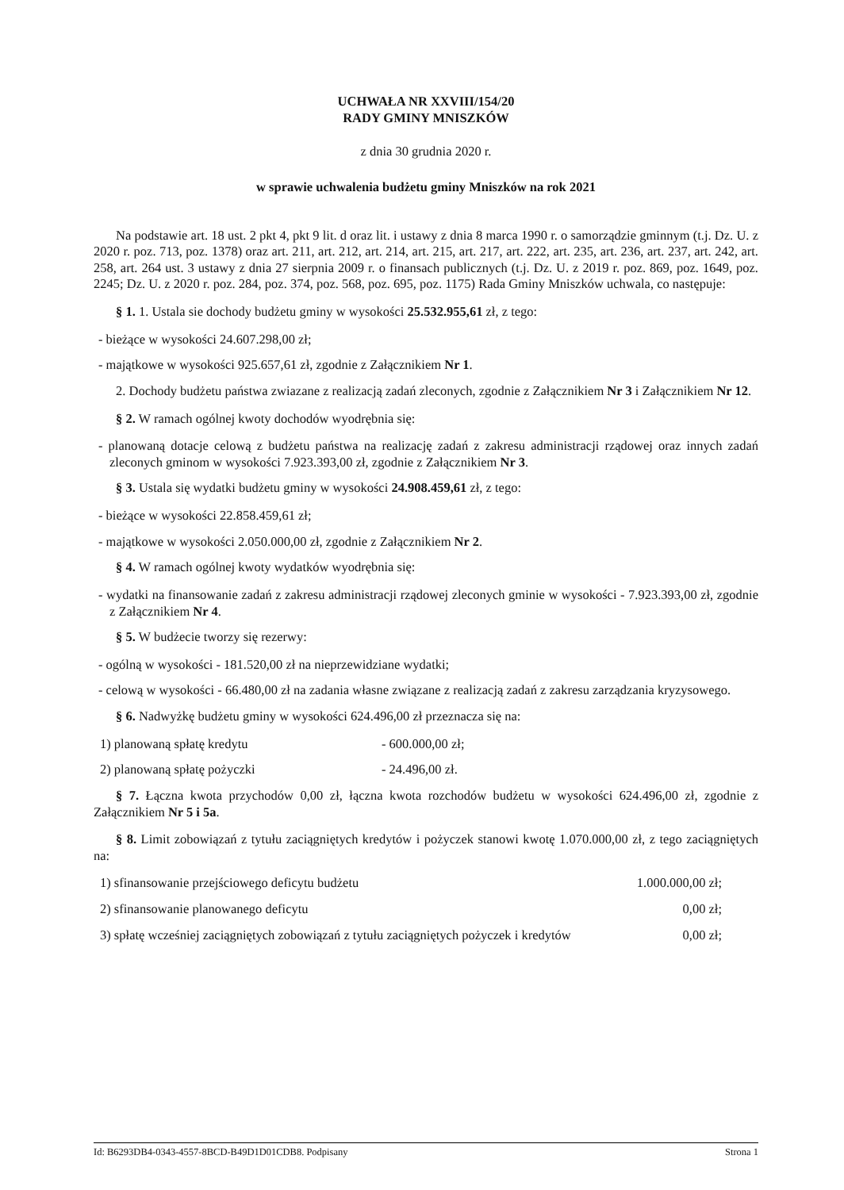UCHWAŁA NR XXVIII/154/20
RADY GMINY MNISZKÓW
z dnia 30 grudnia 2020 r.
w sprawie uchwalenia budżetu gminy Mniszków na rok 2021
Na podstawie art. 18 ust. 2 pkt 4, pkt 9 lit. d oraz lit. i ustawy z dnia 8 marca 1990 r. o samorządzie gminnym (t.j. Dz. U. z 2020 r. poz. 713, poz. 1378) oraz art. 211, art. 212, art. 214, art. 215, art. 217, art. 222, art. 235, art. 236, art. 237, art. 242, art. 258, art. 264 ust. 3 ustawy z dnia 27 sierpnia 2009 r. o finansach publicznych (t.j. Dz. U. z 2019 r. poz. 869, poz. 1649, poz. 2245; Dz. U. z 2020 r. poz. 284, poz. 374, poz. 568, poz. 695, poz. 1175) Rada Gminy Mniszków uchwala, co następuje:
§ 1. 1. Ustala sie dochody budżetu gminy w wysokości 25.532.955,61 zł, z tego:
- bieżące w wysokości 24.607.298,00 zł;
- majątkowe w wysokości 925.657,61 zł, zgodnie z Załącznikiem Nr 1.
2. Dochody budżetu państwa zwiazane z realizacją zadań zleconych, zgodnie z Załącznikiem Nr 3 i Załącznikiem Nr 12.
§ 2. W ramach ogólnej kwoty dochodów wyodrębnia się:
- planowaną dotacje celową z budżetu państwa na realizację zadań z zakresu administracji rządowej oraz innych zadań zleconych gminom w wysokości 7.923.393,00 zł, zgodnie z Załącznikiem Nr 3.
§ 3. Ustala się wydatki budżetu gminy w wysokości 24.908.459,61 zł, z tego:
- bieżące w wysokości 22.858.459,61 zł;
- majątkowe w wysokości 2.050.000,00 zł, zgodnie z Załącznikiem Nr 2.
§ 4. W ramach ogólnej kwoty wydatków wyodrębnia się:
- wydatki na finansowanie zadań z zakresu administracji rządowej zleconych gminie w wysokości - 7.923.393,00 zł, zgodnie z Załącznikiem Nr 4.
§ 5. W budżecie tworzy się rezerwy:
- ogólną w wysokości - 181.520,00 zł na nieprzewidziane wydatki;
- celową w wysokości - 66.480,00 zł na zadania własne związane z realizacją zadań z zakresu zarządzania kryzysowego.
§ 6. Nadwyżkę budżetu gminy w wysokości 624.496,00 zł przeznacza się na:
1) planowaną spłatę kredytu - 600.000,00 zł;
2) planowaną spłatę pożyczki - 24.496,00 zł.
§ 7. Łączna kwota przychodów 0,00 zł, łączna kwota rozchodów budżetu w wysokości 624.496,00 zł, zgodnie z Załącznikiem Nr 5 i 5a.
§ 8. Limit zobowiązań z tytułu zaciągniętych kredytów i pożyczek stanowi kwotę 1.070.000,00 zł, z tego zaciągniętych na:
1) sfinansowanie przejściowego deficytu budżetu 1.000.000,00 zł;
2) sfinansowanie planowanego deficytu 0,00 zł;
3) spłatę wcześniej zaciągniętych zobowiązań z tytułu zaciągniętych pożyczek i kredytów 0,00 zł;
Id: B6293DB4-0343-4557-8BCD-B49D1D01CDB8. Podpisany Strona 1